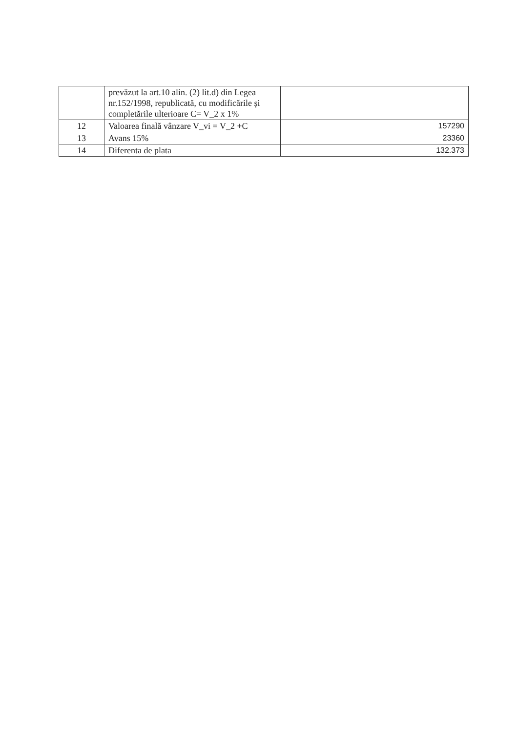| | prevăzut la art.10 alin. (2) lit.d) din Legea nr.152/1998, republicată, cu modificările și completările ulterioare C= V_2 x 1% | |
| 12 | Valoarea finală vânzare V_vi = V_2 +C | 157290 |
| 13 | Avans 15% | 23360 |
| 14 | Diferenta de plata | 132.373 |